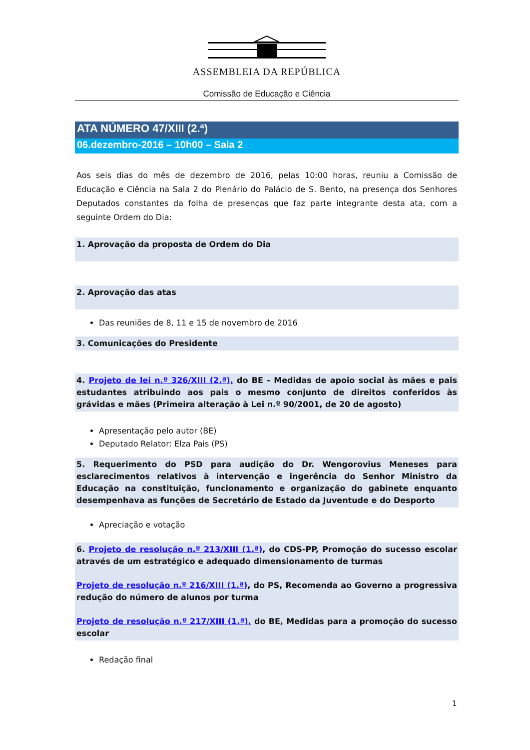ASSEMBLEIA DA REPÚBLICA
Comissão de Educação e Ciência
ATA NÚMERO 47/XIII (2.ª)
06.dezembro-2016 – 10h00 – Sala 2
Aos seis dias do mês de dezembro de 2016, pelas 10:00 horas, reuniu a Comissão de Educação e Ciência na Sala 2 do Plenário do Palácio de S. Bento, na presença dos Senhores Deputados constantes da folha de presenças que faz parte integrante desta ata, com a seguinte Ordem do Dia:
1. Aprovação da proposta de Ordem do Dia
2. Aprovação das atas
Das reuniões de 8, 11 e 15 de novembro de 2016
3. Comunicações do Presidente
4. Projeto de lei n.º 326/XIII (2.ª), do BE - Medidas de apoio social às mães e pais estudantes atribuindo aos pais o mesmo conjunto de direitos conferidos às grávidas e mães (Primeira alteração à Lei n.º 90/2001, de 20 de agosto)
Apresentação pelo autor (BE)
Deputado Relator: Elza Pais (PS)
5. Requerimento do PSD para audição do Dr. Wengorovius Meneses para esclarecimentos relativos à intervenção e ingerência do Senhor Ministro da Educação na constituição, funcionamento e organização do gabinete enquanto desempenhava as funções de Secretário de Estado da Juventude e do Desporto
Apreciação e votação
6. Projeto de resolução n.º 213/XIII (1.ª), do CDS-PP, Promoção do sucesso escolar através de um estratégico e adequado dimensionamento de turmas
Projeto de resolução n.º 216/XIII (1.ª), do PS, Recomenda ao Governo a progressiva redução do número de alunos por turma
Projeto de resolução n.º 217/XIII (1.ª), do BE, Medidas para a promoção do sucesso escolar
Redação final
1